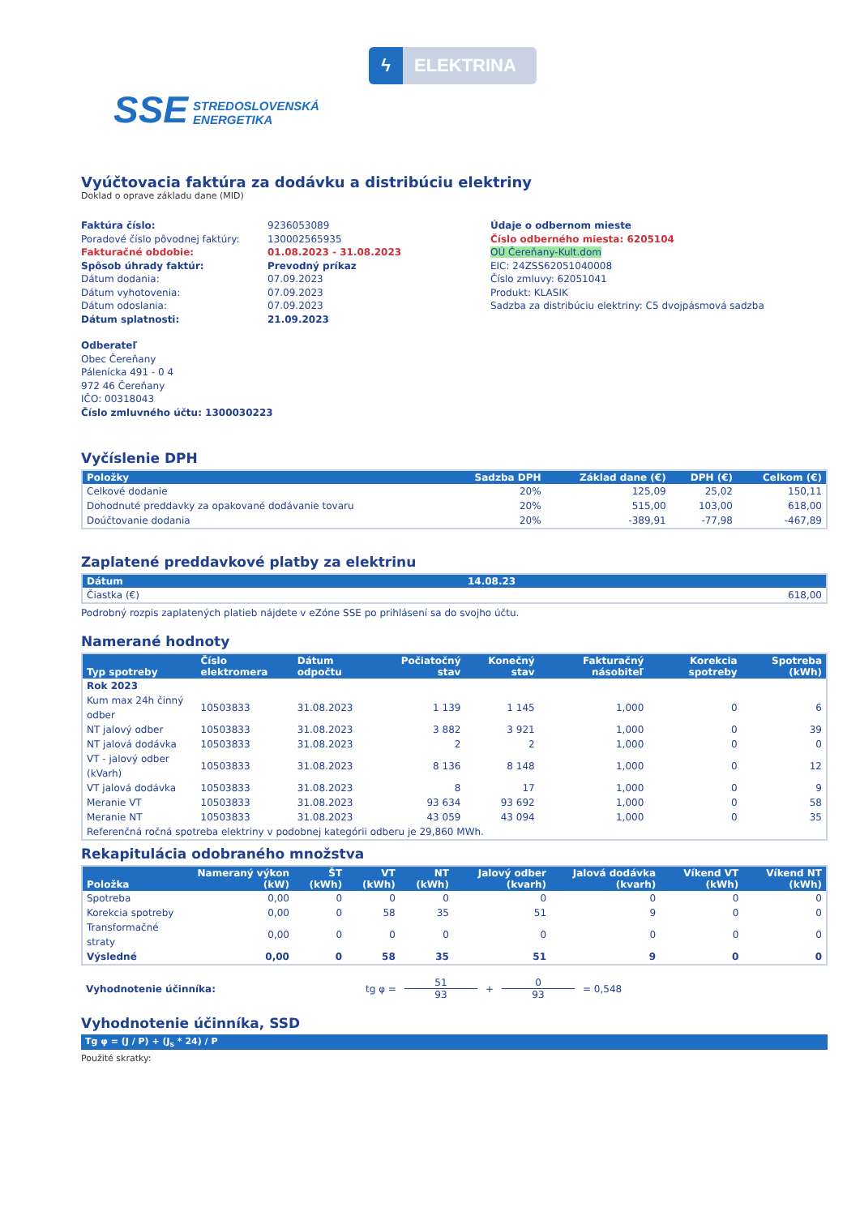ϟ ELEKTRINA
SSE STREDOSLOVENSKÁ
ENERGETIKA
Vyúčtovacia faktúra za dodávku a distribúciu elektriny
Doklad o oprave základu dane (MID)
Faktúra číslo:
Poradové číslo pôvodnej faktúry:
Fakturačné obdobie:
Spôsob úhrady faktúr:
Dátum dodania:
Dátum vyhotovenia:
Dátum odoslania:
Dátum splatnosti:
9236053089
130002565935
01.08.2023 - 31.08.2023
Prevodný príkaz
07.09.2023
07.09.2023
07.09.2023
21.09.2023
Údaje o odbernom mieste
Číslo odberného miesta: 6205104
OÚ Čereňany-Kult.dom
EIC: 24ZSS62051040008
Číslo zmluvy: 62051041
Produkt: KLASIK
Sadzba za distribúciu elektriny: C5 dvojpásmová sadzba
Odberateľ
Obec Čereňany
Pálenícka 491 - 0 4
972 46 Čereňany
IČO: 00318043
Číslo zmluvného účtu: 1300030223
Vyčíslenie DPH
| Položky | Sadzba DPH | Základ dane (€) | DPH (€) | Celkom (€) |
| --- | --- | --- | --- | --- |
| Celkové dodanie | 20% | 125,09 | 25,02 | 150,11 |
| Dohodnuté preddavky za opakované dodávanie tovaru | 20% | 515,00 | 103,00 | 618,00 |
| Doúčtovanie dodania | 20% | -389,91 | -77,98 | -467,89 |
Zaplatené preddavkové platby za elektrinu
| Dátum | 14.08.23 |
| --- | --- |
| Čiastka (€) | 618,00 |
Podrobný rozpis zaplatených platieb nájdete v eZóne SSE po prihlásení sa do svojho účtu.
Namerané hodnoty
| Typ spotreby | Číslo elektromera | Dátum odpočtu | Počiatočný stav | Konečný stav | Fakturačný násobiteľ | Korekcia spotreby | Spotreba (kWh) |
| --- | --- | --- | --- | --- | --- | --- | --- |
| Rok 2023 | | | | | | | |
| Kum max 24h činný odber | 10503833 | 31.08.2023 | 1 139 | 1 145 | 1,000 | 0 | 6 |
| NT jalový odber | 10503833 | 31.08.2023 | 3 882 | 3 921 | 1,000 | 0 | 39 |
| NT jalová dodávka | 10503833 | 31.08.2023 | 2 | 2 | 1,000 | 0 | 0 |
| VT - jalový odber (kVarh) | 10503833 | 31.08.2023 | 8 136 | 8 148 | 1,000 | 0 | 12 |
| VT jalová dodávka | 10503833 | 31.08.2023 | 8 | 17 | 1,000 | 0 | 9 |
| Meranie VT | 10503833 | 31.08.2023 | 93 634 | 93 692 | 1,000 | 0 | 58 |
| Meranie NT | 10503833 | 31.08.2023 | 43 059 | 43 094 | 1,000 | 0 | 35 |
| Referenčná ročná spotreba elektriny v podobnej kategórii odberu je 29,860 MWh. | | | | | | | |
Rekapitulácia odobraného množstva
| Položka | Nameraný výkon (kW) | ŠT (kWh) | VT (kWh) | NT (kWh) | Jalový odber (kvarh) | Jalová dodávka (kvarh) | Víkend VT (kWh) | Víkend NT (kWh) |
| --- | --- | --- | --- | --- | --- | --- | --- | --- |
| Spotreba | 0,00 | 0 | 0 | 0 | 0 | 0 | 0 | 0 |
| Korekcia spotreby | 0,00 | 0 | 58 | 35 | 51 | 9 | 0 | 0 |
| Transformačné straty | 0,00 | 0 | 0 | 0 | 0 | 0 | 0 | 0 |
| Výsledné | 0,00 | 0 | 58 | 35 | 51 | 9 | 0 | 0 |
Vyhodnotenie účinníka: tg φ = 51 93 + 0 93 = 0,548
Vyhodnotenie účinníka, SSD
Tg φ = (J / P) + (J<sub>s</sub> * 24) / P
Použité skratky: